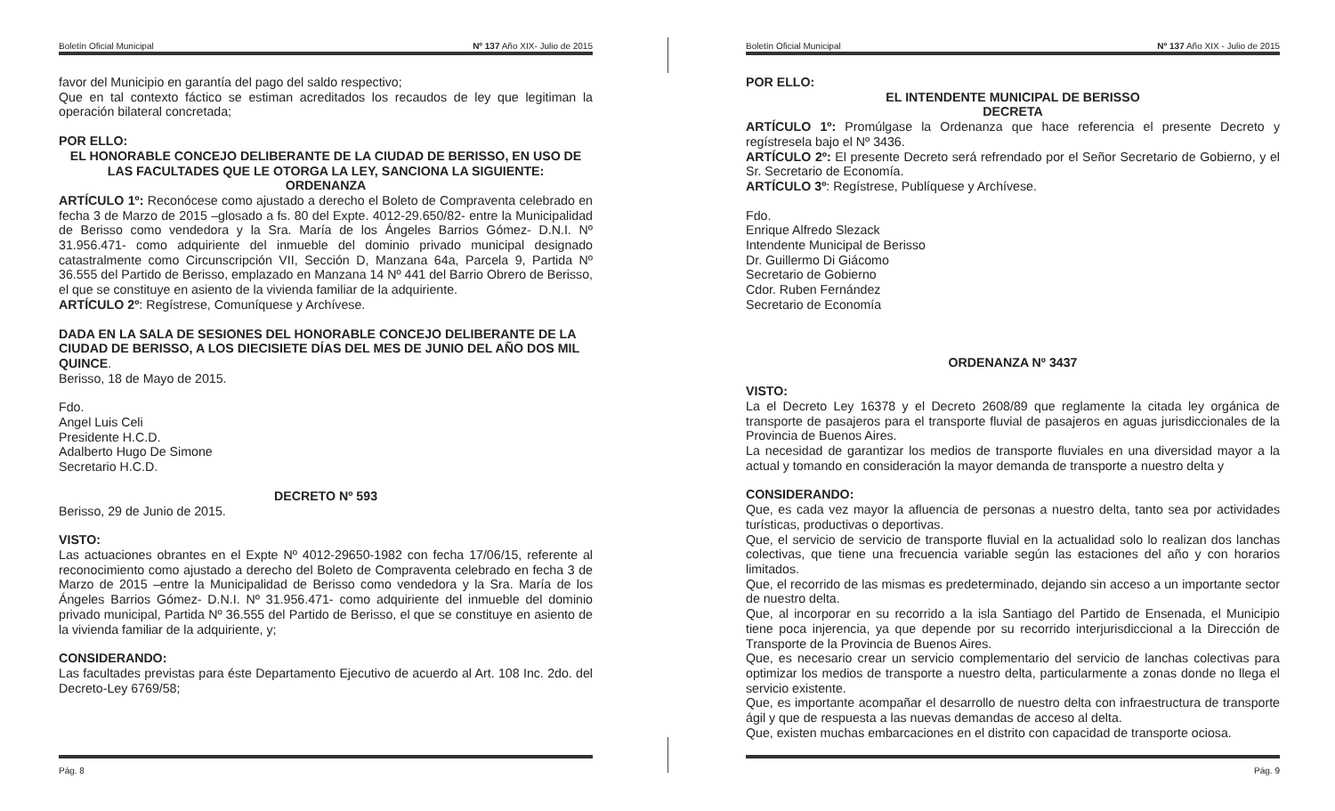Boletín Oficial Municipal Nº 137 Año XIX- Julio de 2015
favor del Municipio en garantía del pago del saldo respectivo;
Que en tal contexto fáctico se estiman acreditados los recaudos de ley que legitiman la operación bilateral concretada;
POR ELLO:
EL HONORABLE CONCEJO DELIBERANTE DE LA CIUDAD DE BERISSO, EN USO DE LAS FACULTADES QUE LE OTORGA LA LEY, SANCIONA LA SIGUIENTE:
ORDENANZA
ARTÍCULO 1º: Reconócese como ajustado a derecho el Boleto de Compraventa celebrado en fecha 3 de Marzo de 2015 –glosado a fs. 80 del Expte. 4012-29.650/82- entre la Municipalidad de Berisso como vendedora y la Sra. María de los Ángeles Barrios Gómez- D.N.I. Nº 31.956.471- como adquiriente del inmueble del dominio privado municipal designado catastralmente como Circunscripción VII, Sección D, Manzana 64a, Parcela 9, Partida Nº 36.555 del Partido de Berisso, emplazado en Manzana 14 Nº 441 del Barrio Obrero de Berisso, el que se constituye en asiento de la vivienda familiar de la adquiriente.
ARTÍCULO 2º: Regístrese, Comuníquese y Archívese.
DADA EN LA SALA DE SESIONES DEL HONORABLE CONCEJO DELIBERANTE DE LA CIUDAD DE BERISSO, A LOS DIECISIETE DÍAS DEL MES DE JUNIO DEL AÑO DOS MIL QUINCE.
Berisso, 18 de Mayo de 2015.
Fdo.
Angel Luis Celi
Presidente H.C.D.
Adalberto Hugo De Simone
Secretario H.C.D.
DECRETO Nº 593
Berisso, 29 de Junio de 2015.
VISTO:
Las actuaciones obrantes en el Expte Nº 4012-29650-1982 con fecha 17/06/15, referente al reconocimiento como ajustado a derecho del Boleto de Compraventa celebrado en fecha 3 de Marzo de 2015 –entre la Municipalidad de Berisso como vendedora y la Sra. María de los Ángeles Barrios Gómez- D.N.I. Nº 31.956.471- como adquiriente del inmueble del dominio privado municipal, Partida Nº 36.555 del Partido de Berisso, el que se constituye en asiento de la vivienda familiar de la adquiriente, y;
CONSIDERANDO:
Las facultades previstas para éste Departamento Ejecutivo de acuerdo al Art. 108 Inc. 2do. del Decreto-Ley 6769/58;
Pág. 8
Boletín Oficial Municipal Nº 137 Año XIX - Julio de 2015
POR ELLO:
EL INTENDENTE MUNICIPAL DE BERISSO
DECRETA
ARTÍCULO 1º: Promúlgase la Ordenanza que hace referencia el presente Decreto y regístresela bajo el Nº 3436.
ARTÍCULO 2º: El presente Decreto será refrendado por el Señor Secretario de Gobierno, y el Sr. Secretario de Economía.
ARTÍCULO 3º: Regístrese, Publíquese y Archívese.
Fdo.
Enrique Alfredo Slezack
Intendente Municipal de Berisso
Dr. Guillermo Di Giácomo
Secretario de Gobierno
Cdor. Ruben Fernández
Secretario de Economía
ORDENANZA Nº 3437
VISTO:
La el Decreto Ley 16378 y el Decreto 2608/89 que reglamente la citada ley orgánica de transporte de pasajeros para el transporte fluvial de pasajeros en aguas jurisdiccionales de la Provincia de Buenos Aires.
La necesidad de garantizar los medios de transporte fluviales en una diversidad mayor a la actual y tomando en consideración la mayor demanda de transporte a nuestro delta y
CONSIDERANDO:
Que, es cada vez mayor la afluencia de personas a nuestro delta, tanto sea por actividades turísticas, productivas o deportivas.
Que, el servicio de servicio de transporte fluvial en la actualidad solo lo realizan dos lanchas colectivas, que tiene una frecuencia variable según las estaciones del año y con horarios limitados.
Que, el recorrido de las mismas es predeterminado, dejando sin acceso a un importante sector de nuestro delta.
Que, al incorporar en su recorrido a la isla Santiago del Partido de Ensenada, el Municipio tiene poca injerencia, ya que depende por su recorrido interjurisdiccional a la Dirección de Transporte de la Provincia de Buenos Aires.
Que, es necesario crear un servicio complementario del servicio de lanchas colectivas para optimizar los medios de transporte a nuestro delta, particularmente a zonas donde no llega el servicio existente.
Que, es importante acompañar el desarrollo de nuestro delta con infraestructura de transporte ágil y que de respuesta a las nuevas demandas de acceso al delta.
Que, existen muchas embarcaciones en el distrito con capacidad de transporte ociosa.
Pág. 9